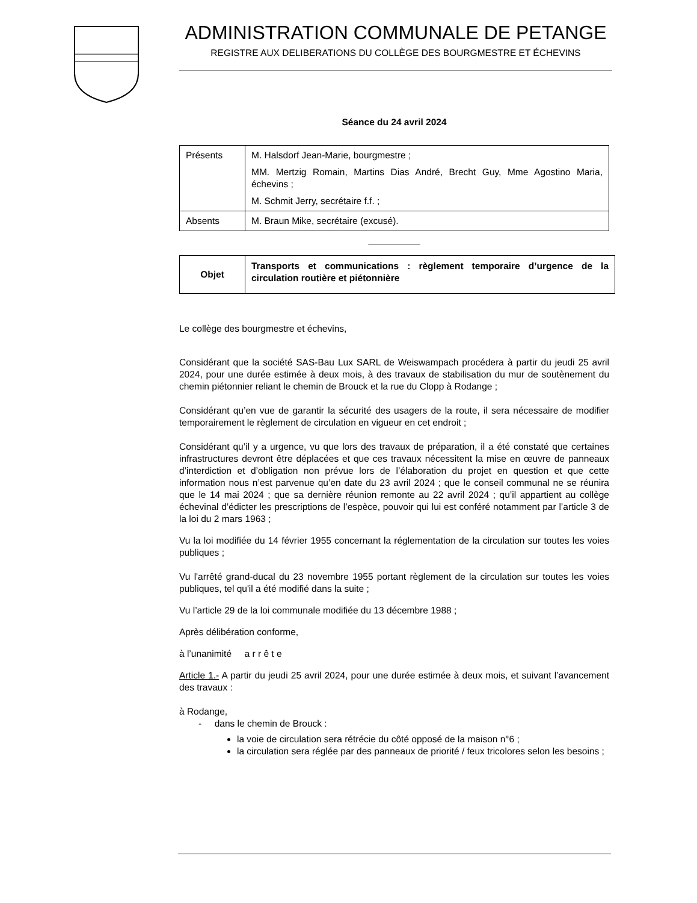ADMINISTRATION COMMUNALE DE PETANGE
REGISTRE AUX DELIBERATIONS DU COLLÈGE DES BOURGMESTRE ET ÉCHEVINS
Séance du 24 avril 2024
| Présents | M. Halsdorf Jean-Marie, bourgmestre ; MM. Mertzig Romain, Martins Dias André, Brecht Guy, Mme Agostino Maria, échevins ; M. Schmit Jerry, secrétaire f.f. ; |
| Absents | M. Braun Mike, secrétaire (excusé). |
__________
| Objet | Transports et communications : règlement temporaire d’urgence de la circulation routière et piétonnière |
Le collège des bourgmestre et échevins,
Considérant que la société SAS-Bau Lux SARL de Weiswampach procédera à partir du jeudi 25 avril 2024, pour une durée estimée à deux mois, à des travaux de stabilisation du mur de soutènement du chemin piétonnier reliant le chemin de Brouck et la rue du Clopp à Rodange ;
Considérant qu’en vue de garantir la sécurité des usagers de la route, il sera nécessaire de modifier temporairement le règlement de circulation en vigueur en cet endroit ;
Considérant qu’il y a urgence, vu que lors des travaux de préparation, il a été constaté que certaines infrastructures devront être déplacées et que ces travaux nécessitent la mise en œuvre de panneaux d’interdiction et d’obligation non prévue lors de l’élaboration du projet en question et que cette information nous n’est parvenue qu’en date du 23 avril 2024 ; que le conseil communal ne se réunira que le 14 mai 2024 ; que sa dernière réunion remonte au 22 avril 2024 ; qu’il appartient au collège échevinal d’édicter les prescriptions de l’espèce, pouvoir qui lui est conféré notamment par l’article 3 de la loi du 2 mars 1963 ;
Vu la loi modifiée du 14 février 1955 concernant la réglementation de la circulation sur toutes les voies publiques ;
Vu l'arrêté grand-ducal du 23 novembre 1955 portant règlement de la circulation sur toutes les voies publiques, tel qu'il a été modifié dans la suite ;
Vu l’article 29 de la loi communale modifiée du 13 décembre 1988 ;
Après délibération conforme,
à l’unanimité a r r ê t e
Article 1.- A partir du jeudi 25 avril 2024, pour une durée estimée à deux mois, et suivant l’avancement des travaux :
à Rodange,
- dans le chemin de Brouck :
la voie de circulation sera rétrécie du côté opposé de la maison n°6 ;
la circulation sera réglée par des panneaux de priorité / feux tricolores selon les besoins ;